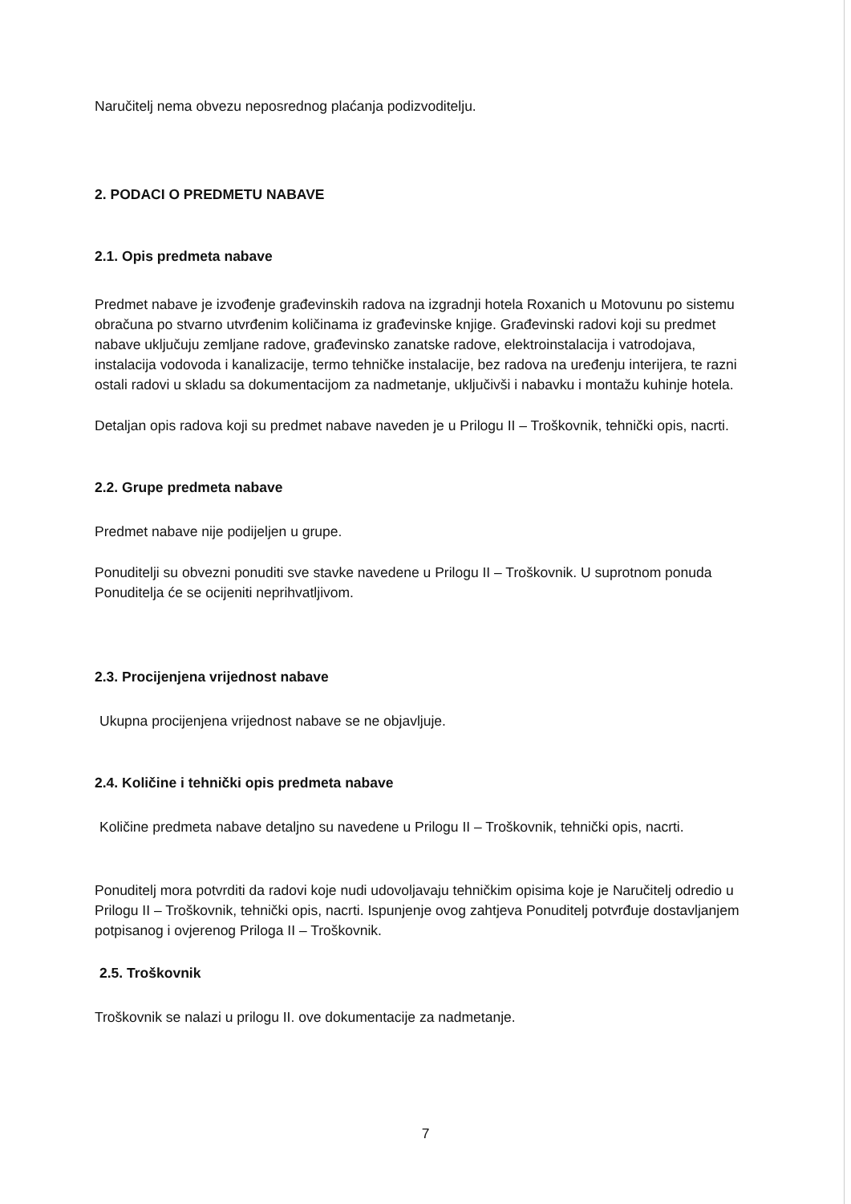Naručitelj nema obvezu neposrednog plaćanja podizvoditelju.
2. PODACI O PREDMETU NABAVE
2.1. Opis predmeta nabave
Predmet nabave je izvođenje građevinskih radova na izgradnji hotela Roxanich u Motovunu po sistemu obračuna po stvarno utvrđenim količinama iz građevinske knjige. Građevinski radovi koji su predmet nabave uključuju zemljane radove, građevinsko zanatske radove, elektroinstalacija i vatrodojava, instalacija vodovoda i kanalizacije, termo tehničke instalacije, bez radova na uređenju interijera, te razni ostali radovi u skladu sa dokumentacijom za nadmetanje, uključivši i nabavku i montažu kuhinje hotela.
Detaljan opis radova koji su predmet nabave naveden je u Prilogu II – Troškovnik, tehnički opis, nacrti.
2.2. Grupe predmeta nabave
Predmet nabave nije podijeljen u grupe.
Ponuditelji su obvezni ponuditi sve stavke navedene u Prilogu II – Troškovnik. U suprotnom ponuda Ponuditelja će se ocijeniti neprihvatljivom.
2.3. Procijenjena vrijednost nabave
Ukupna procijenjena vrijednost nabave se ne objavljuje.
2.4. Količine i tehnički opis predmeta nabave
Količine predmeta nabave detaljno su navedene u Prilogu II – Troškovnik, tehnički opis, nacrti.
Ponuditelj mora potvrditi da radovi koje nudi udovoljavaju tehničkim opisima koje je Naručitelj odredio u Prilogu II – Troškovnik, tehnički opis, nacrti. Ispunjenje ovog zahtjeva Ponuditelj potvrđuje dostavljanjem potpisanog i ovjerenog Priloga II – Troškovnik.
2.5. Troškovnik
Troškovnik se nalazi u prilogu II. ove dokumentacije za nadmetanje.
7